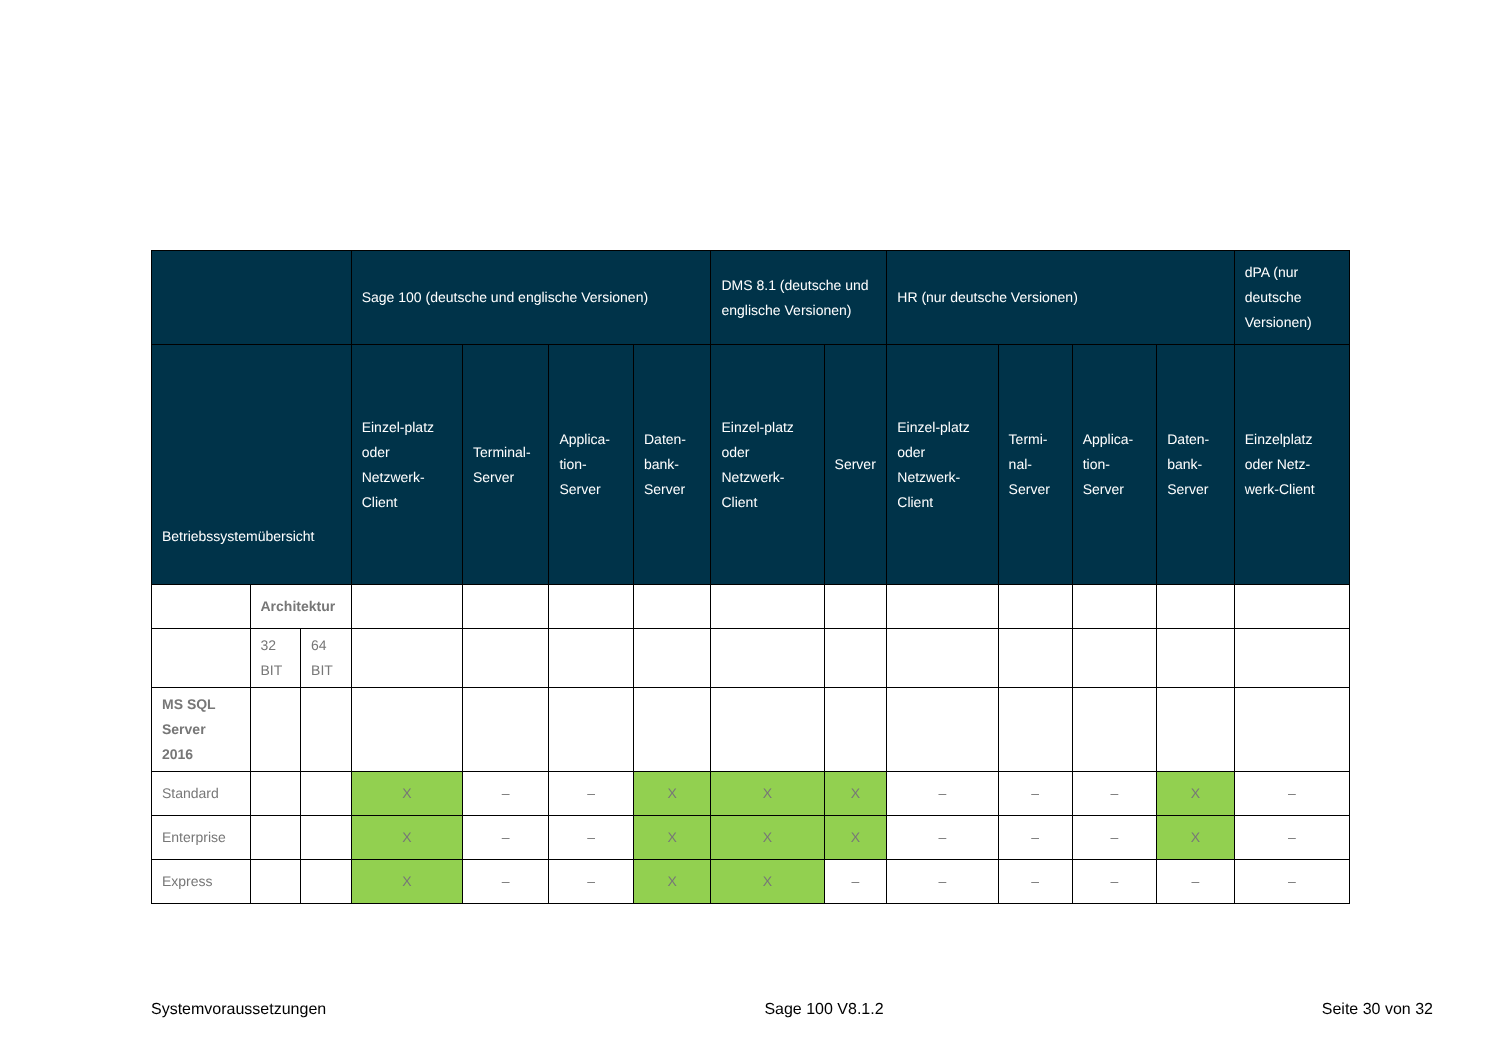| | | | Sage 100 (deutsche und englische Versionen) | | | | DMS 8.1 (deutsche und englische Versionen) | | HR (nur deutsche Versionen) | | | | dPA (nur deutsche Versionen) |
| --- | --- | --- | --- | --- | --- | --- | --- | --- | --- | --- | --- | --- | --- |
| Betriebssystemübersicht | | | Einzel-platz oder Netzwerk-Client | Terminal-Server | Applica-tion-Server | Daten-bank-Server | Einzel-platz oder Netzwerk-Client | Server | Einzel-platz oder Netzwerk-Client | Termi-nal-Server | Applica-tion-Server | Daten-bank-Server | Einzelplatz oder Netz-werk-Client |
| | Architektur | | | | | | | | | | | | |
| | 32 BIT | 64 BIT | | | | | | | | | | | |
| MS SQL Server 2016 | | | | | | | | | | | | | |
| Standard | | | X | – | – | X | X | X | – | – | – | X | – |
| Enterprise | | | X | – | – | X | X | X | – | – | – | X | – |
| Express | | | X | – | – | X | X | – | – | – | – | – | – |
Systemvoraussetzungen Sage 100 V8.1.2 Seite 30 von 32